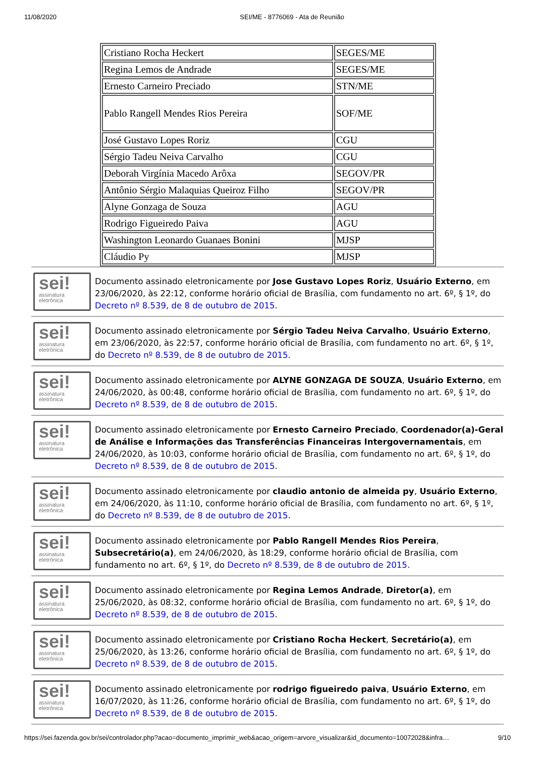11/08/2020 SEI/ME - 8776069 - Ata de Reunião
| Cristiano Rocha Heckert | SEGES/ME |
| Regina Lemos de Andrade | SEGES/ME |
| Ernesto Carneiro Preciado | STN/ME |
| Pablo Rangell Mendes Rios Pereira | SOF/ME |
| José Gustavo Lopes Roriz | CGU |
| Sérgio Tadeu Neiva Carvalho | CGU |
| Deborah Virgínia Macedo Arôxa | SEGOV/PR |
| Antônio Sérgio Malaquias Queiroz Filho | SEGOV/PR |
| Alyne Gonzaga de Souza | AGU |
| Rodrigo Figueiredo Paiva | AGU |
| Washington Leonardo Guanaes Bonini | MJSP |
| Cláudio Py | MJSP |
sei!
assinatura eletrônica
Documento assinado eletronicamente por Jose Gustavo Lopes Roriz, Usuário Externo, em 23/06/2020, às 22:12, conforme horário oficial de Brasília, com fundamento no art. 6º, § 1º, do Decreto nº 8.539, de 8 de outubro de 2015.
sei!
assinatura eletrônica
Documento assinado eletronicamente por Sérgio Tadeu Neiva Carvalho, Usuário Externo, em 23/06/2020, às 22:57, conforme horário oficial de Brasília, com fundamento no art. 6º, § 1º, do Decreto nº 8.539, de 8 de outubro de 2015.
sei!
assinatura eletrônica
Documento assinado eletronicamente por ALYNE GONZAGA DE SOUZA, Usuário Externo, em 24/06/2020, às 00:48, conforme horário oficial de Brasília, com fundamento no art. 6º, § 1º, do Decreto nº 8.539, de 8 de outubro de 2015.
sei!
assinatura eletrônica
Documento assinado eletronicamente por Ernesto Carneiro Preciado, Coordenador(a)-Geral de Análise e Informações das Transferências Financeiras Intergovernamentais, em 24/06/2020, às 10:03, conforme horário oficial de Brasília, com fundamento no art. 6º, § 1º, do Decreto nº 8.539, de 8 de outubro de 2015.
sei!
assinatura eletrônica
Documento assinado eletronicamente por claudio antonio de almeida py, Usuário Externo, em 24/06/2020, às 11:10, conforme horário oficial de Brasília, com fundamento no art. 6º, § 1º, do Decreto nº 8.539, de 8 de outubro de 2015.
sei!
assinatura eletrônica
Documento assinado eletronicamente por Pablo Rangell Mendes Rios Pereira, Subsecretário(a), em 24/06/2020, às 18:29, conforme horário oficial de Brasília, com fundamento no art. 6º, § 1º, do Decreto nº 8.539, de 8 de outubro de 2015.
sei!
assinatura eletrônica
Documento assinado eletronicamente por Regina Lemos Andrade, Diretor(a), em 25/06/2020, às 08:32, conforme horário oficial de Brasília, com fundamento no art. 6º, § 1º, do Decreto nº 8.539, de 8 de outubro de 2015.
sei!
assinatura eletrônica
Documento assinado eletronicamente por Cristiano Rocha Heckert, Secretário(a), em 25/06/2020, às 13:26, conforme horário oficial de Brasília, com fundamento no art. 6º, § 1º, do Decreto nº 8.539, de 8 de outubro de 2015.
sei!
assinatura eletrônica
Documento assinado eletronicamente por rodrigo figueiredo paiva, Usuário Externo, em 16/07/2020, às 11:26, conforme horário oficial de Brasília, com fundamento no art. 6º, § 1º, do Decreto nº 8.539, de 8 de outubro de 2015.
https://sei.fazenda.gov.br/sei/controlador.php?acao=documento_imprimir_web&acao_origem=arvore_visualizar&id_documento=10072028&infra… 9/10